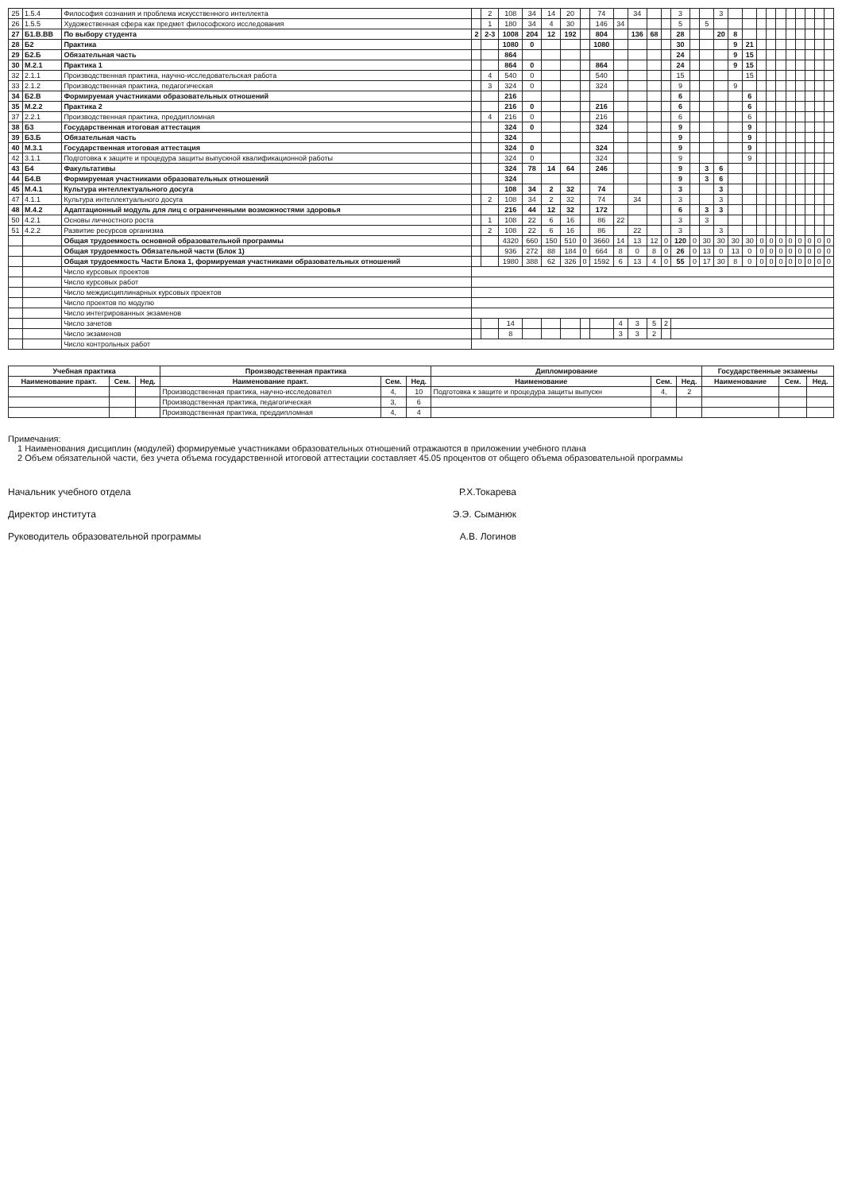| 25 | 1.5.4 | Философия сознания и проблема искусственного интеллекта | | 2 | 108 | 34 | 14 | 20 | | 74 | | 34 | | | 3 | | | 3 | | | | | | | | | | |
| 26 | 1.5.5 | Художественная сфера как предмет философского исследования | | 1 | 180 | 34 | 4 | 30 | | 146 | 34 | | | | 5 | | 5 | | | | | | | | | | | |
| 27 | Б1.В.ВВ | По выбору студента | 2 | 2-3 | 1008 | 204 | 12 | 192 | | 804 | | 136 | 68 | | 28 | | | 20 | 8 | | | | | | | | | |
| 28 | Б2 | Практика | | | 1080 | 0 | | | | 1080 | | | | | 30 | | | | 9 | 21 | | | | | | | | |
| 29 | Б2.Б | Обязательная часть | | | 864 | | | | | | | | | | 24 | | | | 9 | 15 | | | | | | | | |
| 30 | М.2.1 | Практика 1 | | | 864 | 0 | | | | 864 | | | | | 24 | | | | 9 | 15 | | | | | | | | |
| 32 | 2.1.1 | Производственная практика, научно-исследовательская работа | | 4 | 540 | 0 | | | | 540 | | | | | 15 | | | | | 15 | | | | | | | | |
| 33 | 2.1.2 | Производственная практика, педагогическая | | 3 | 324 | 0 | | | | 324 | | | | | 9 | | | | 9 | | | | | | | | | |
| 34 | Б2.В | Формируемая участниками образовательных отношений | | | 216 | | | | | | | | | | 6 | | | | | 6 | | | | | | | | |
| 35 | М.2.2 | Практика 2 | | | 216 | 0 | | | | 216 | | | | | 6 | | | | | 6 | | | | | | | | |
| 37 | 2.2.1 | Производственная практика, преддипломная | | 4 | 216 | 0 | | | | 216 | | | | | 6 | | | | | 6 | | | | | | | | |
| 38 | Б3 | Государственная итоговая аттестация | | | 324 | 0 | | | | 324 | | | | | 9 | | | | | 9 | | | | | | | | |
| 39 | Б3.Б | Обязательная часть | | | 324 | | | | | | | | | | 9 | | | | | 9 | | | | | | | | |
| 40 | М.3.1 | Государственная итоговая аттестация | | | 324 | 0 | | | | 324 | | | | | 9 | | | | | 9 | | | | | | | | |
| 42 | 3.1.1 | Подготовка к защите и процедура защиты выпускной квалификационной работы | | | 324 | 0 | | | | 324 | | | | | 9 | | | | | 9 | | | | | | | | |
| 43 | Б4 | Факультативы | | | 324 | 78 | 14 | 64 | | 246 | | | | | 9 | | 3 | 6 | | | | | | | | | | |
| 44 | Б4.В | Формируемая участниками образовательных отношений | | | 324 | | | | | | | | | | 9 | | 3 | 6 | | | | | | | | | | |
| 45 | М.4.1 | Культура интеллектуального досуга | | | 108 | 34 | 2 | 32 | | 74 | | | | | 3 | | | 3 | | | | | | | | | | |
| 47 | 4.1.1 | Культура интеллектуального досуга | | 2 | 108 | 34 | 2 | 32 | | 74 | | 34 | | | 3 | | | 3 | | | | | | | | | | |
| 48 | М.4.2 | Адаптационный модуль для лиц с ограниченными возможностями здоровья | | | 216 | 44 | 12 | 32 | | 172 | | | | | 6 | | 3 | 3 | | | | | | | | | | |
| 50 | 4.2.1 | Основы личностного роста | | 1 | 108 | 22 | 6 | 16 | | 86 | 22 | | | | 3 | | 3 | | | | | | | | | | | |
| 51 | 4.2.2 | Развитие ресурсов организма | | 2 | 108 | 22 | 6 | 16 | | 86 | | 22 | | | 3 | | | 3 | | | | | | | | | | |
| | | Общая трудоемкость основной образовательной программы | | | 4320 | 660 | 150 | 510 | 0 | 3660 | 14 | 13 | 12 | 0 | 120 | 0 | 30 | 30 | 30 | 30 | 0 | 0 | 0 | 0 | 0 | 0 | 0 | 0 |
| | | Общая трудоемкость Обязательной части (Блок 1) | | | 936 | 272 | 88 | 184 | 0 | 664 | 8 | 0 | 8 | 0 | 26 | 0 | 13 | 0 | 13 | 0 | 0 | 0 | 0 | 0 | 0 | 0 | 0 | 0 |
| | | Общая трудоемкость Части Блока 1, формируемая участниками образовательных отношений | | | 1980 | 388 | 62 | 326 | 0 | 1592 | 6 | 13 | 4 | 0 | 55 | 0 | 17 | 30 | 8 | 0 | 0 | 0 | 0 | 0 | 0 | 0 | 0 | 0 |
| | | Число курсовых проектов | | | | | | | | | | | | | | | | | | | | | | | | | | |
| | | Число курсовых работ | | | | | | | | | | | | | | | | | | | | | | | | | | |
| | | Число междисциплинарных курсовых проектов | | | | | | | | | | | | | | | | | | | | | | | | | | |
| | | Число проектов по модулю | | | | | | | | | | | | | | | | | | | | | | | | | | |
| | | Число интегрированных экзаменов | | | | | | | | | | | | | | | | | | | | | | | | | | |
| | | Число зачетов | | | 14 | | | | | | 4 | 3 | 5 | 2 | | | | | | | | | | | | | | |
| | | Число экзаменов | | | 8 | | | | | | 3 | 3 | 2 | | | | | | | | | | | | | | | |
| | | Число контрольных работ | | | | | | | | | | | | | | | | | | | | | | | | | | |
| Учебная практика | | | Производственная практика | | | Дипломирование | | | Государственные экзамены | | |
| --- | --- | --- | --- | --- | --- | --- | --- | --- | --- | --- | --- |
| Наименование практ. | Сем. | Нед. | Наименование практ. | Сем. | Нед. | Наименование | Сем. | Нед. | Наименование | Сем. | Нед. |
| | | | Производственная практика, научно-исследовател | 4, | 10 | Подготовка к защите и процедура защиты выпускн | 4, | 2 | | | |
| | | | Производственная практика, педагогическая | 3, | 6 | | | | | | |
| | | | Производственная практика, преддипломная | 4, | 4 | | | | | | |
Примечания:
1 Наименования дисциплин (модулей) формируемые участниками образовательных отношений отражаются в приложении учебного плана
2 Объем обязательной части, без учета объема государственной итоговой аттестации составляет 45.05 процентов от общего объема образовательной программы
Начальник учебного отдела Р.Х.Токарева
Директор института Э.Э. Сыманюк
Руководитель образовательной программы А.В. Логинов